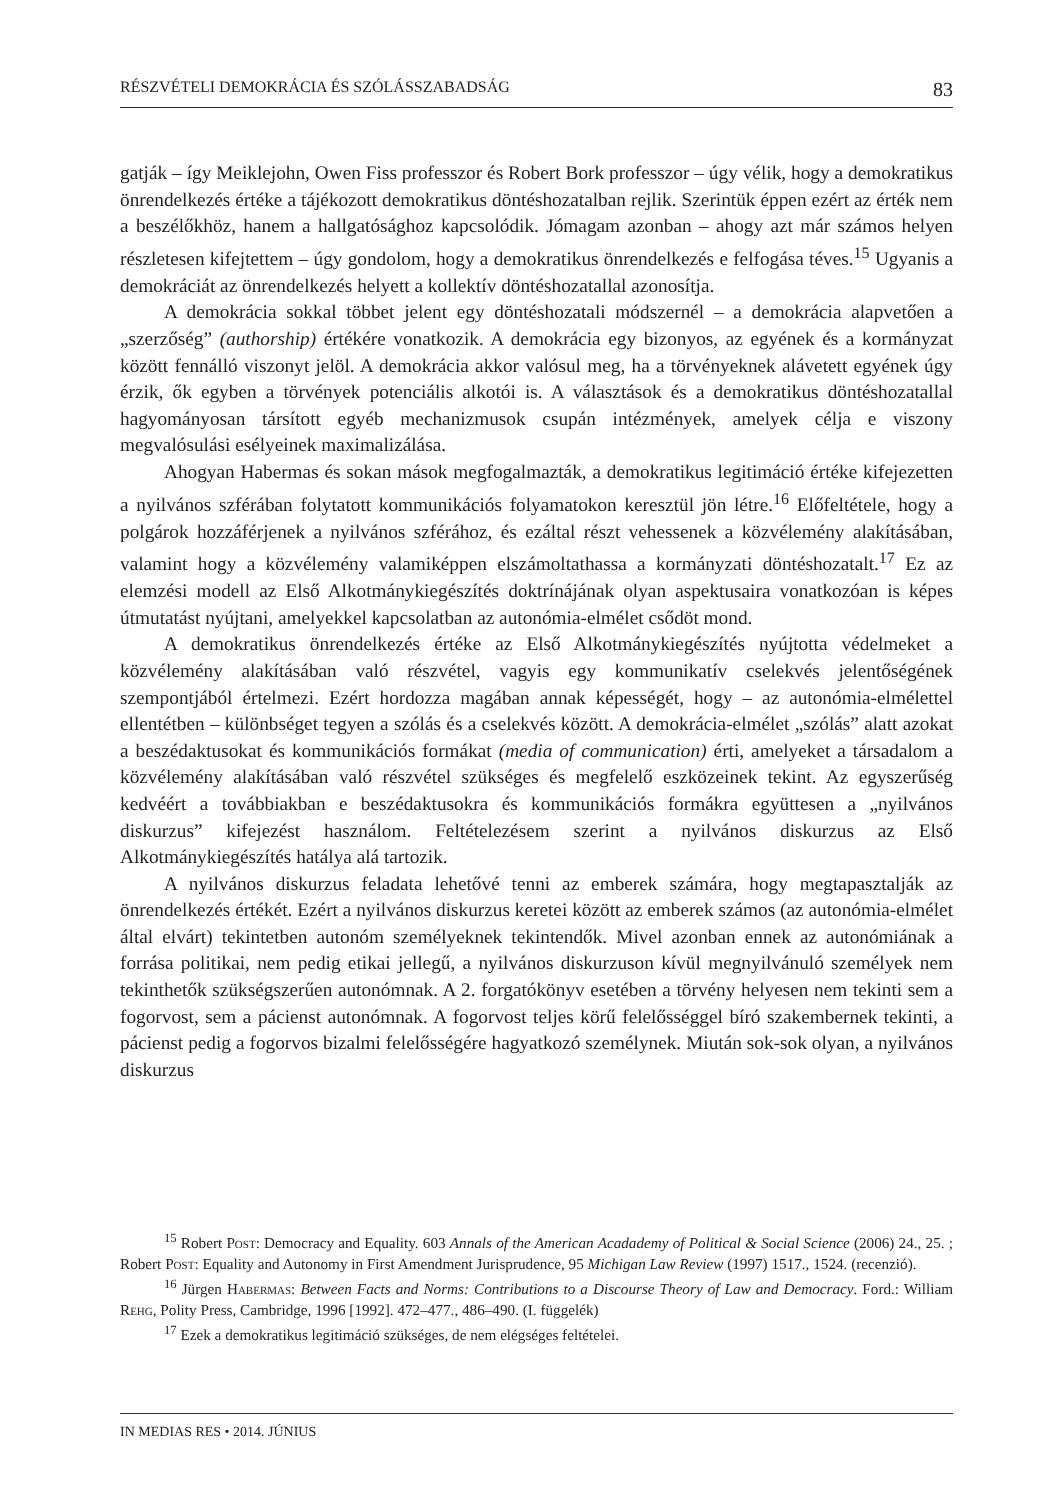RÉSZVÉTELI DEMOKRÁCIA ÉS SZÓLÁSSZABADSÁG 83
gatják – így Meiklejohn, Owen Fiss professzor és Robert Bork professzor – úgy vélik, hogy a demokratikus önrendelkezés értéke a tájékozott demokratikus döntéshozatalban rejlik. Szerintük éppen ezért az érték nem a beszélőkhöz, hanem a hallgatósághoz kapcsolódik. Jómagam azonban – ahogy azt már számos helyen részletesen kifejtettem – úgy gondolom, hogy a demokratikus önrendelkezés e felfogása téves.<sup>15</sup> Ugyanis a demokráciát az önrendelkezés helyett a kollektív döntéshozatallal azonosítja.
A demokrácia sokkal többet jelent egy döntéshozatali módszernél – a demokrácia alapvetően a „szerzőség” (authorship) értékére vonatkozik. A demokrácia egy bizonyos, az egyének és a kormányzat között fennálló viszonyt jelöl. A demokrácia akkor valósul meg, ha a törvényeknek alávetett egyének úgy érzik, ők egyben a törvények potenciális alkotói is. A választások és a demokratikus döntéshozatallal hagyományosan társított egyéb mechanizmusok csupán intézmények, amelyek célja e viszony megvalósulási esélyeinek maximalizálása.
Ahogyan Habermas és sokan mások megfogalmazták, a demokratikus legitimáció értéke kifejezetten a nyilvános szférában folytatott kommunikációs folyamatokon keresztül jön létre.<sup>16</sup> Előfeltétele, hogy a polgárok hozzáférjenek a nyilvános szférához, és ezáltal részt vehessenek a közvélemény alakításában, valamint hogy a közvélemény valamiképpen elszámoltathassa a kormányzati döntéshozatalt.<sup>17</sup> Ez az elemzési modell az Első Alkotmánykiegészítés doktrínájának olyan aspektusaira vonatkozóan is képes útmutatást nyújtani, amelyekkel kapcsolatban az autonómia-elmélet csődöt mond.
A demokratikus önrendelkezés értéke az Első Alkotmánykiegészítés nyújtotta védelmeket a közvélemény alakításában való részvétel, vagyis egy kommunikatív cselekvés jelentőségének szempontjából értelmezi. Ezért hordozza magában annak képességét, hogy – az autonómia-elmélettel ellentétben – különbséget tegyen a szólás és a cselekvés között. A demokrácia-elmélet „szólás” alatt azokat a beszédaktusokat és kommunikációs formákat (media of communication) érti, amelyeket a társadalom a közvélemény alakításában való részvétel szükséges és megfelelő eszközeinek tekint. Az egyszerűség kedvéért a továbbiakban e beszédaktusokra és kommunikációs formákra együttesen a „nyilvános diskurzus” kifejezést használom. Feltételezésem szerint a nyilvános diskurzus az Első Alkotmánykiegészítés hatálya alá tartozik.
A nyilvános diskurzus feladata lehetővé tenni az emberek számára, hogy megtapasztalják az önrendelkezés értékét. Ezért a nyilvános diskurzus keretei között az emberek számos (az autonómia-elmélet által elvárt) tekintetben autonóm személyeknek tekintendők. Mivel azonban ennek az autonómiának a forrása politikai, nem pedig etikai jellegű, a nyilvános diskurzuson kívül megnyilvánuló személyek nem tekinthetők szükségszerűen autonómnak. A 2. forgatókönyv esetében a törvény helyesen nem tekinti sem a fogorvost, sem a pácienst autonómnak. A fogorvost teljes körű felelősséggel bíró szakembernek tekinti, a pácienst pedig a fogorvos bizalmi felelősségére hagyatkozó személynek. Miután sok-sok olyan, a nyilvános diskurzus
<sup>15</sup> Robert Post: Democracy and Equality. 603 Annals of the American Acadademy of Political & Social Science (2006) 24., 25. ; Robert Post: Equality and Autonomy in First Amendment Jurisprudence, 95 Michigan Law Review (1997) 1517., 1524. (recenzió).
<sup>16</sup> Jürgen Habermas: Between Facts and Norms: Contributions to a Discourse Theory of Law and Democracy. Ford.: William Rehg, Polity Press, Cambridge, 1996 [1992]. 472–477., 486–490. (I. függelék)
<sup>17</sup> Ezek a demokratikus legitimáció szükséges, de nem elégséges feltételei.
IN MEDIAS RES • 2014. JÚNIUS